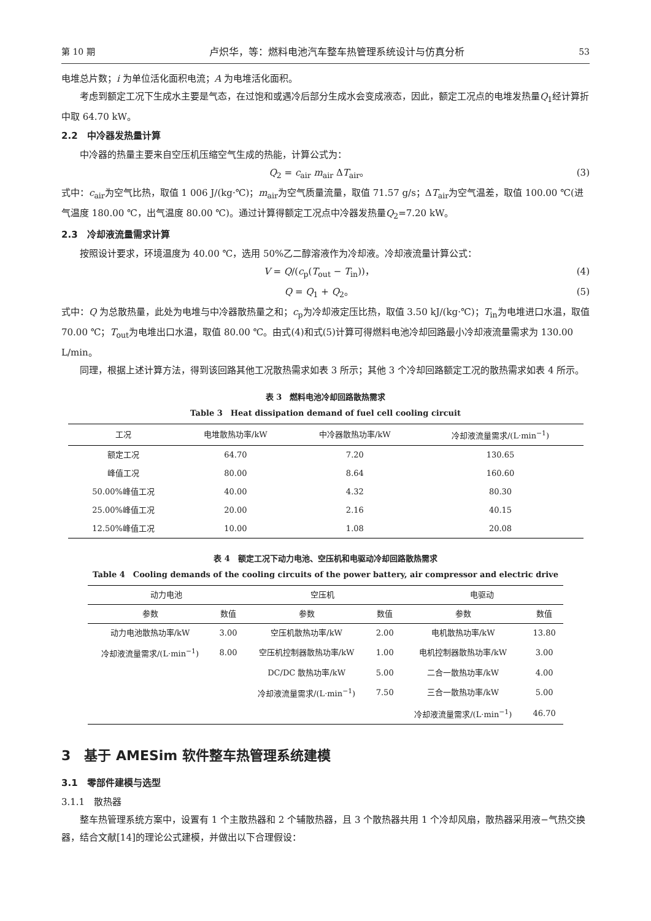第 10 期 卢炽华，等：燃料电池汽车整车热管理系统设计与仿真分析 53
电堆总片数；i 为单位活化面积电流；A 为电堆活化面积。
考虑到额定工况下生成水主要是气态，在过饱和或遇冷后部分生成水会变成液态，因此，额定工况点的电堆发热量Q<sub>1</sub>经计算折中取 64.70 kW。
2.2　中冷器发热量计算
中冷器的热量主要来自空压机压缩空气生成的热能，计算公式为：
Q<sub>2</sub> = c<sub>air</sub> m<sub>air</sub> ΔT<sub>air</sub>。 (3)
式中：c<sub>air</sub>为空气比热，取值 1 006 J/(kg·℃)；m<sub>air</sub>为空气质量流量，取值 71.57 g/s；ΔT<sub>air</sub>为空气温差，取值 100.00 ℃(进气温度 180.00 ℃，出气温度 80.00 ℃)。通过计算得额定工况点中冷器发热量Q<sub>2</sub>=7.20 kW。
2.3　冷却液流量需求计算
按照设计要求，环境温度为 40.00 ℃，选用 50%乙二醇溶液作为冷却液。冷却液流量计算公式：
V = Q/(c<sub>p</sub>(T<sub>out</sub> − T<sub>in</sub>))， (4)
Q = Q<sub>1</sub> + Q<sub>2</sub>。 (5)
式中：Q 为总散热量，此处为电堆与中冷器散热量之和；c<sub>p</sub>为冷却液定压比热，取值 3.50 kJ/(kg·℃)；T<sub>in</sub>为电堆进口水温，取值 70.00 ℃；T<sub>out</sub>为电堆出口水温，取值 80.00 ℃。由式(4)和式(5)计算可得燃料电池冷却回路最小冷却液流量需求为 130.00 L/min。
同理，根据上述计算方法，得到该回路其他工况散热需求如表 3 所示；其他 3 个冷却回路额定工况的散热需求如表 4 所示。
表 3　燃料电池冷却回路散热需求
Table 3　Heat dissipation demand of fuel cell cooling circuit
| 工况 | 电堆散热功率/kW | 中冷器散热功率/kW | 冷却液流量需求/(L·min<sup>−1</sup>) |
| --- | --- | --- | --- |
| 额定工况 | 64.70 | 7.20 | 130.65 |
| 峰值工况 | 80.00 | 8.64 | 160.60 |
| 50.00%峰值工况 | 40.00 | 4.32 | 80.30 |
| 25.00%峰值工况 | 20.00 | 2.16 | 40.15 |
| 12.50%峰值工况 | 10.00 | 1.08 | 20.08 |
表 4　额定工况下动力电池、空压机和电驱动冷却回路散热需求
Table 4　Cooling demands of the cooling circuits of the power battery, air compressor and electric drive
| 动力电池 | | 空压机 | | 电驱动 | |
| --- | --- | --- | --- | --- | --- |
| 参数 | 数值 | 参数 | 数值 | 参数 | 数值 |
| 动力电池散热功率/kW | 3.00 | 空压机散热功率/kW | 2.00 | 电机散热功率/kW | 13.80 |
| 冷却液流量需求/(L·min<sup>−1</sup>) | 8.00 | 空压机控制器散热功率/kW | 1.00 | 电机控制器散热功率/kW | 3.00 |
| | | DC/DC 散热功率/kW | 5.00 | 二合一散热功率/kW | 4.00 |
| | | 冷却液流量需求/(L·min<sup>−1</sup>) | 7.50 | 三合一散热功率/kW | 5.00 |
| | | | | 冷却液流量需求/(L·min<sup>−1</sup>) | 46.70 |
3　基于 AMESim 软件整车热管理系统建模
3.1　零部件建模与选型
3.1.1　散热器
整车热管理系统方案中，设置有 1 个主散热器和 2 个辅散热器，且 3 个散热器共用 1 个冷却风扇，散热器采用液−气热交换器，结合文献[14]的理论公式建模，并做出以下合理假设：